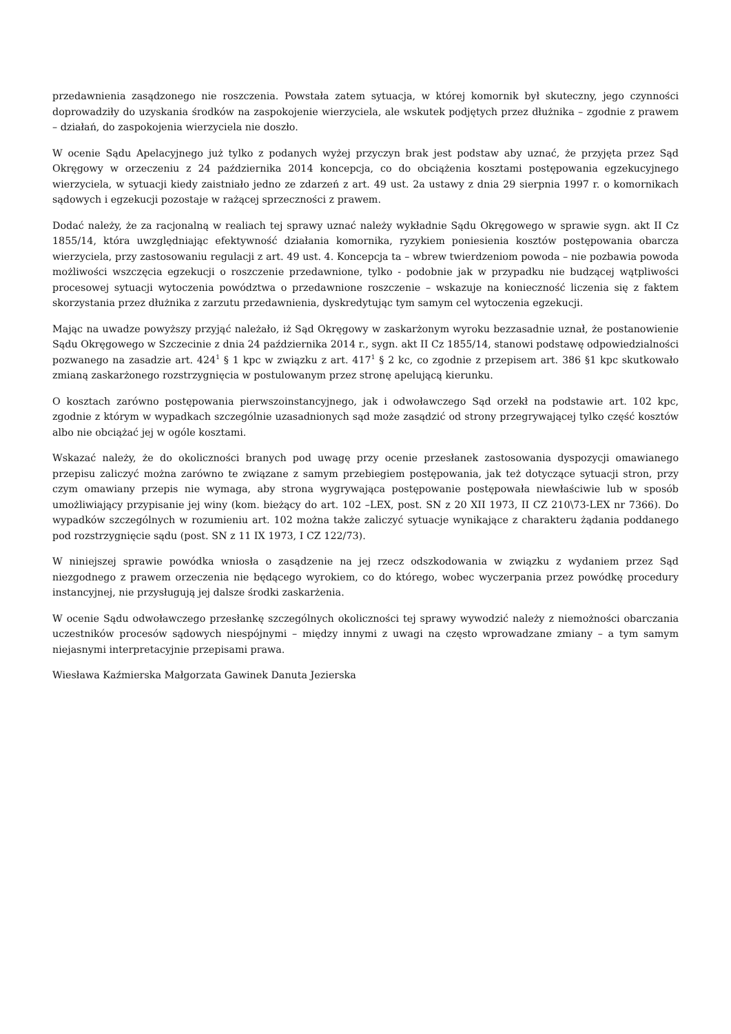przedawnienia zasądzonego nie roszczenia. Powstała zatem sytuacja, w której komornik był skuteczny, jego czynności doprowadziły do uzyskania środków na zaspokojenie wierzyciela, ale wskutek podjętych przez dłużnika – zgodnie z prawem – działań, do zaspokojenia wierzyciela nie doszło.
W ocenie Sądu Apelacyjnego już tylko z podanych wyżej przyczyn brak jest podstaw aby uznać, że przyjęta przez Sąd Okręgowy w orzeczeniu z 24 października 2014 koncepcja, co do obciążenia kosztami postępowania egzekucyjnego wierzyciela, w sytuacji kiedy zaistniało jedno ze zdarzeń z art. 49 ust. 2a ustawy z dnia 29 sierpnia 1997 r. o komornikach sądowych i egzekucji pozostaje w rażącej sprzeczności z prawem.
Dodać należy, że za racjonalną w realiach tej sprawy uznać należy wykładnie Sądu Okręgowego w sprawie sygn. akt II Cz 1855/14, która uwzględniając efektywność działania komornika, ryzykiem poniesienia kosztów postępowania obarcza wierzyciela, przy zastosowaniu regulacji z art. 49 ust. 4. Koncepcja ta – wbrew twierdzeniom powoda – nie pozbawia powoda możliwości wszczęcia egzekucji o roszczenie przedawnione, tylko - podobnie jak w przypadku nie budzącej wątpliwości procesowej sytuacji wytoczenia powództwa o przedawnione roszczenie – wskazuje na konieczność liczenia się z faktem skorzystania przez dłużnika z zarzutu przedawnienia, dyskredytując tym samym cel wytoczenia egzekucji.
Mając na uwadze powyższy przyjąć należało, iż Sąd Okręgowy w zaskarżonym wyroku bezzasadnie uznał, że postanowienie Sądu Okręgowego w Szczecinie z dnia 24 października 2014 r., sygn. akt II Cz 1855/14, stanowi podstawę odpowiedzialności pozwanego na zasadzie art. 424<sup>1</sup> § 1 kpc w związku z art. 417<sup>1</sup> § 2 kc, co zgodnie z przepisem art. 386 §1 kpc skutkowało zmianą zaskarżonego rozstrzygnięcia w postulowanym przez stronę apelującą kierunku.
O kosztach zarówno postępowania pierwszoinstancyjnego, jak i odwoławczego Sąd orzekł na podstawie art. 102 kpc, zgodnie z którym w wypadkach szczególnie uzasadnionych sąd może zasądzić od strony przegrywającej tylko część kosztów albo nie obciążać jej w ogóle kosztami.
Wskazać należy, że do okoliczności branych pod uwagę przy ocenie przesłanek zastosowania dyspozycji omawianego przepisu zaliczyć można zarówno te związane z samym przebiegiem postępowania, jak też dotyczące sytuacji stron, przy czym omawiany przepis nie wymaga, aby strona wygrywająca postępowanie postępowała niewłaściwie lub w sposób umożliwiający przypisanie jej winy (kom. bieżący do art. 102 –LEX, post. SN z 20 XII 1973, II CZ 210\73-LEX nr 7366). Do wypadków szczególnych w rozumieniu art. 102 można także zaliczyć sytuacje wynikające z charakteru żądania poddanego pod rozstrzygnięcie sądu (post. SN z 11 IX 1973, I CZ 122/73).
W niniejszej sprawie powódka wniosła o zasądzenie na jej rzecz odszkodowania w związku z wydaniem przez Sąd niezgodnego z prawem orzeczenia nie będącego wyrokiem, co do którego, wobec wyczerpania przez powódkę procedury instancyjnej, nie przysługują jej dalsze środki zaskarżenia.
W ocenie Sądu odwoławczego przesłankę szczególnych okoliczności tej sprawy wywodzić należy z niemożności obarczania uczestników procesów sądowych niespójnymi – między innymi z uwagi na często wprowadzane zmiany – a tym samym niejasnymi interpretacyjnie przepisami prawa.
Wiesława Kaźmierska Małgorzata Gawinek Danuta Jezierska